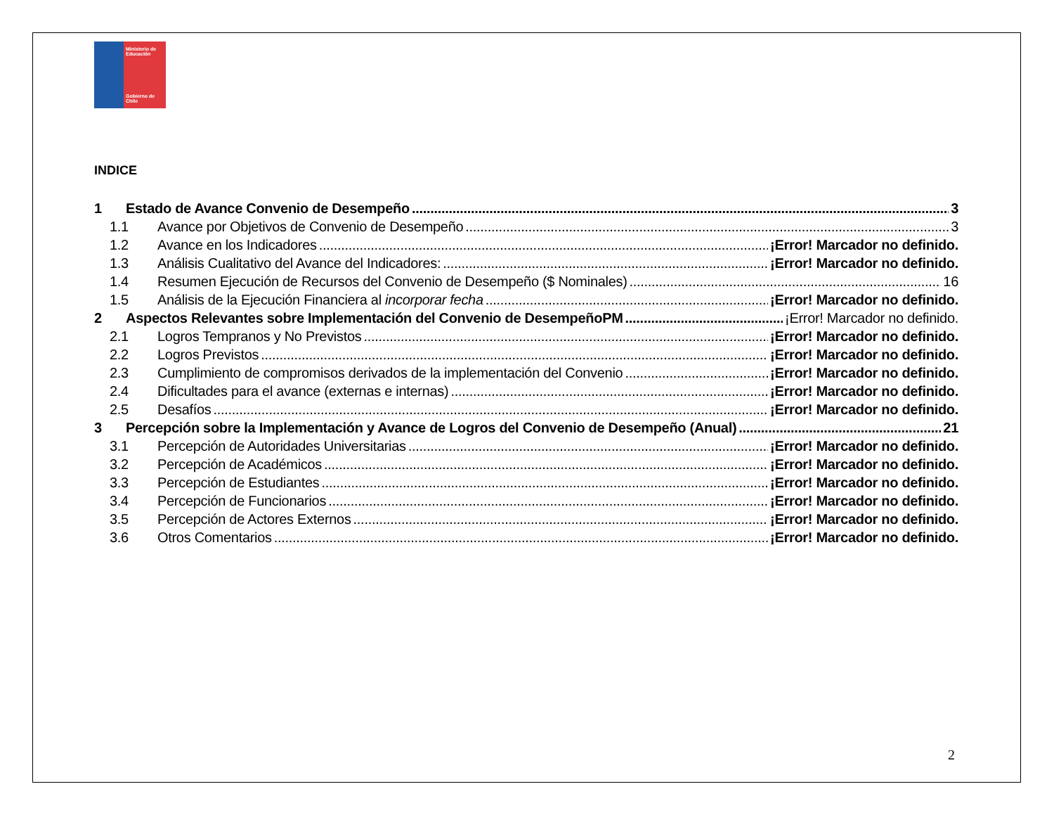Ministerio de Educación
Gobierno de Chile
INDICE
1 Estado de Avance Convenio de Desempeño 3
1.1 Avance por Objetivos de Convenio de Desempeño 3
1.2 Avance en los Indicadores ¡Error! Marcador no definido.
1.3 Análisis Cualitativo del Avance del Indicadores: ¡Error! Marcador no definido.
1.4 Resumen Ejecución de Recursos del Convenio de Desempeño ($ Nominales) 16
1.5 Análisis de la Ejecución Financiera al incorporar fecha ¡Error! Marcador no definido.
2 Aspectos Relevantes sobre Implementación del Convenio de DesempeñoPM ¡Error! Marcador no definido.
2.1 Logros Tempranos y No Previstos ¡Error! Marcador no definido.
2.2 Logros Previstos ¡Error! Marcador no definido.
2.3 Cumplimiento de compromisos derivados de la implementación del Convenio ¡Error! Marcador no definido.
2.4 Dificultades para el avance (externas e internas) ¡Error! Marcador no definido.
2.5 Desafíos ¡Error! Marcador no definido.
3 Percepción sobre la Implementación y Avance de Logros del Convenio de Desempeño (Anual) 21
3.1 Percepción de Autoridades Universitarias ¡Error! Marcador no definido.
3.2 Percepción de Académicos ¡Error! Marcador no definido.
3.3 Percepción de Estudiantes ¡Error! Marcador no definido.
3.4 Percepción de Funcionarios ¡Error! Marcador no definido.
3.5 Percepción de Actores Externos ¡Error! Marcador no definido.
3.6 Otros Comentarios ¡Error! Marcador no definido.
2